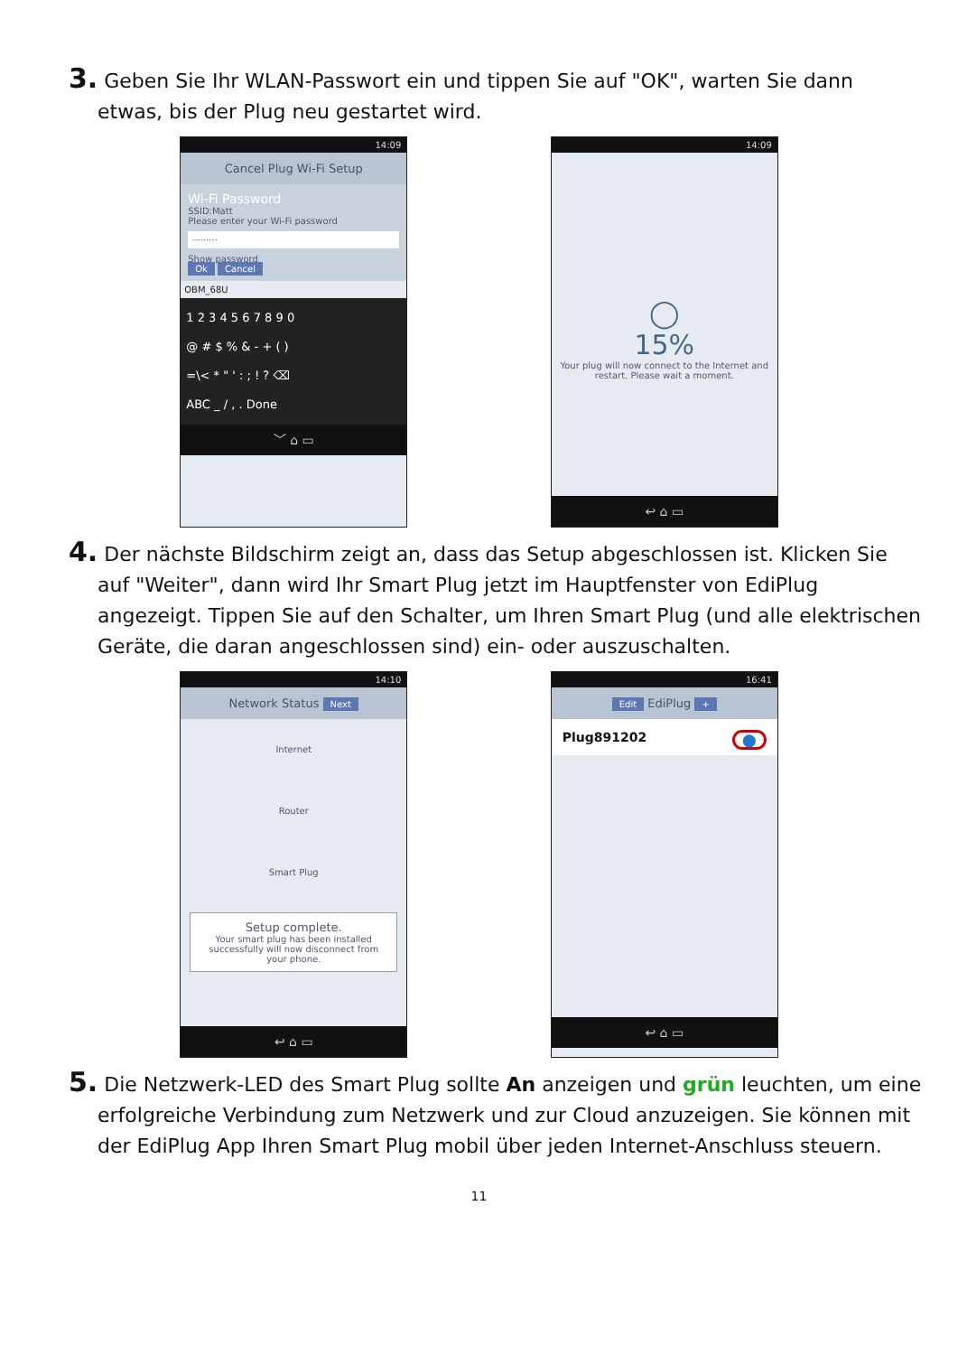3. Geben Sie Ihr WLAN-Passwort ein und tippen Sie auf "OK", warten Sie dann etwas, bis der Plug neu gestartet wird.
14:09
Cancel Plug Wi-Fi Setup
Wi-Fi Password
SSID:Matt
Please enter your Wi-Fi password
·········
Show password
Ok Cancel
OBM_68U
1 2 3 4 5 6 7 8 9 0
@ # $ % & - + ( )
=\< * " ' : ; ! ? ⌫
ABC _ / , . Done
﹀ ⌂ ▭
14:09
◯
15%
Your plug will now connect to the Internet and restart. Please wait a moment.
↩ ⌂ ▭
4. Der nächste Bildschirm zeigt an, dass das Setup abgeschlossen ist. Klicken Sie auf "Weiter", dann wird Ihr Smart Plug jetzt im Hauptfenster von EdiPlug angezeigt. Tippen Sie auf den Schalter, um Ihren Smart Plug (und alle elektrischen Geräte, die daran angeschlossen sind) ein- oder auszuschalten.
14:10
Network Status Next
Internet
Router
Smart Plug
Setup complete.
Your smart plug has been installed successfully will now disconnect from your phone.
↩ ⌂ ▭
16:41
Edit EdiPlug +
Plug891202 ⬤
↩ ⌂ ▭
5. Die Netzwerk-LED des Smart Plug sollte An anzeigen und grün leuchten, um eine erfolgreiche Verbindung zum Netzwerk und zur Cloud anzuzeigen. Sie können mit der EdiPlug App Ihren Smart Plug mobil über jeden Internet-Anschluss steuern.
11